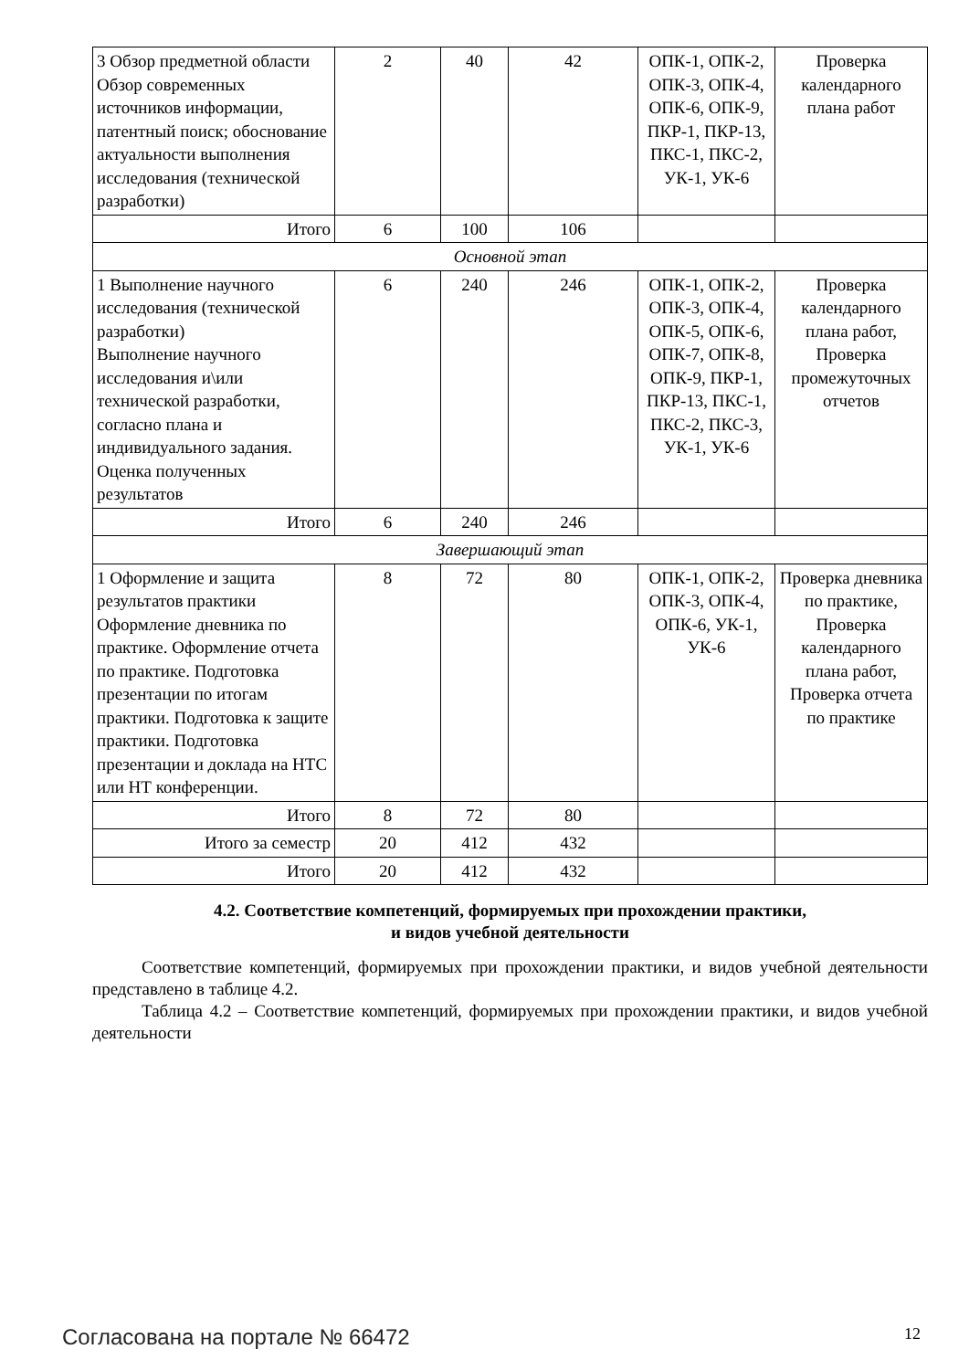| 3 Обзор предметной области Обзор современных источников информации, патентный поиск; обоснование актуальности выполнения исследования (технической разработки) | 2 | 40 | 42 | ОПК-1, ОПК-2, ОПК-3, ОПК-4, ОПК-6, ОПК-9, ПКР-1, ПКР-13, ПКС-1, ПКС-2, УК-1, УК-6 | Проверка календарного плана работ |
| Итого | 6 | 100 | 106 | | |
| Основной этап | | | | | |
| 1 Выполнение научного исследования (технической разработки) Выполнение научного исследования и\или технической разработки, согласно плана и индивидуального задания. Оценка полученных результатов | 6 | 240 | 246 | ОПК-1, ОПК-2, ОПК-3, ОПК-4, ОПК-5, ОПК-6, ОПК-7, ОПК-8, ОПК-9, ПКР-1, ПКР-13, ПКС-1, ПКС-2, ПКС-3, УК-1, УК-6 | Проверка календарного плана работ, Проверка промежуточных отчетов |
| Итого | 6 | 240 | 246 | | |
| Завершающий этап | | | | | |
| 1 Оформление и защита результатов практики Оформление дневника по практике. Оформление отчета по практике. Подготовка презентации по итогам практики. Подготовка к защите практики. Подготовка презентации и доклада на НТС или НТ конференции. | 8 | 72 | 80 | ОПК-1, ОПК-2, ОПК-3, ОПК-4, ОПК-6, УК-1, УК-6 | Проверка дневника по практике, Проверка календарного плана работ, Проверка отчета по практике |
| Итого | 8 | 72 | 80 | | |
| Итого за семестр | 20 | 412 | 432 | | |
| Итого | 20 | 412 | 432 | | |
4.2. Соответствие компетенций, формируемых при прохождении практики,
и видов учебной деятельности
Соответствие компетенций, формируемых при прохождении практики, и видов учебной деятельности представлено в таблице 4.2.
Таблица 4.2 – Соответствие компетенций, формируемых при прохождении практики, и видов учебной деятельности
Согласована на портале № 66472 12